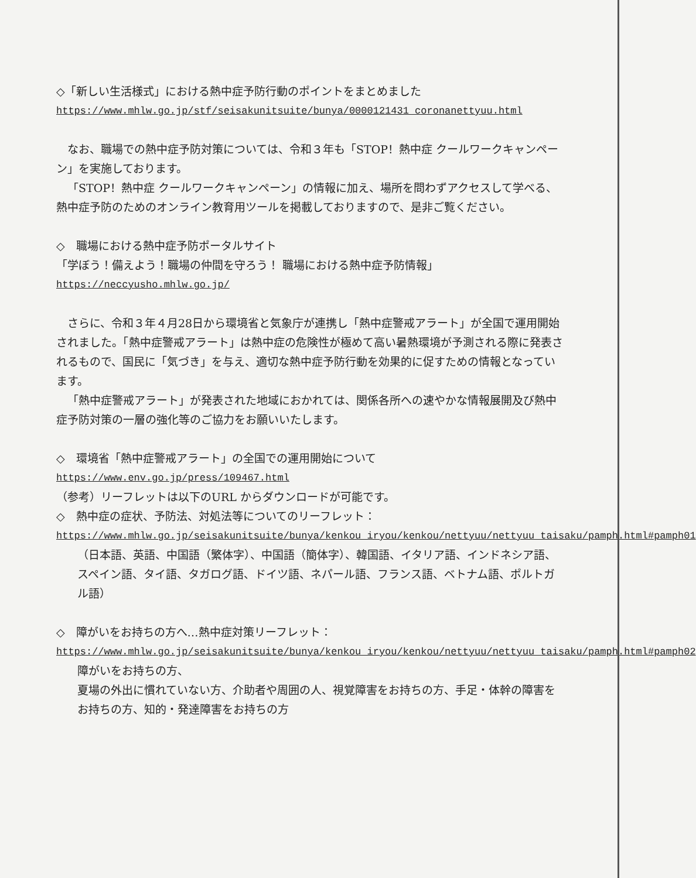◇「新しい生活様式」における熱中症予防行動のポイントをまとめました
https://www.mhlw.go.jp/stf/seisakunitsuite/bunya/0000121431_coronanettyuu.html
なお、職場での熱中症予防対策については、令和３年も「STOP！熱中症 クールワークキャンペーン」を実施しております。
「STOP！熱中症 クールワークキャンペーン」の情報に加え、場所を問わずアクセスして学べる、熱中症予防のためのオンライン教育用ツールを掲載しておりますので、是非ご覧ください。
◇　職場における熱中症予防ポータルサイト
「学ぼう！備えよう！職場の仲間を守ろう！ 職場における熱中症予防情報」
https://neccyusho.mhlw.go.jp/
さらに、令和３年４月28日から環境省と気象庁が連携し「熱中症警戒アラート」が全国で運用開始されました。「熱中症警戒アラート」は熱中症の危険性が極めて高い暑熱環境が予測される際に発表されるもので、国民に「気づき」を与え、適切な熱中症予防行動を効果的に促すための情報となっています。
「熱中症警戒アラート」が発表された地域におかれては、関係各所への速やかな情報展開及び熱中症予防対策の一層の強化等のご協力をお願いいたします。
◇　環境省「熱中症警戒アラート」の全国での運用開始について
https://www.env.go.jp/press/109467.html
（参考）リーフレットは以下のURL からダウンロードが可能です。
◇　熱中症の症状、予防法、対処法等についてのリーフレット：
https://www.mhlw.go.jp/seisakunitsuite/bunya/kenkou_iryou/kenkou/nettyuu/nettyuu_taisaku/pamph.html#pamph01
（日本語、英語、中国語（繁体字）、中国語（簡体字）、韓国語、イタリア語、インドネシア語、スペイン語、タイ語、タガログ語、ドイツ語、ネパール語、フランス語、ベトナム語、ポルトガル語）
◇　障がいをお持ちの方へ…熱中症対策リーフレット：
https://www.mhlw.go.jp/seisakunitsuite/bunya/kenkou_iryou/kenkou/nettyuu/nettyuu_taisaku/pamph.html#pamph02
障がいをお持ちの方、
夏場の外出に慣れていない方、介助者や周囲の人、視覚障害をお持ちの方、手足・体幹の障害をお持ちの方、知的・発達障害をお持ちの方